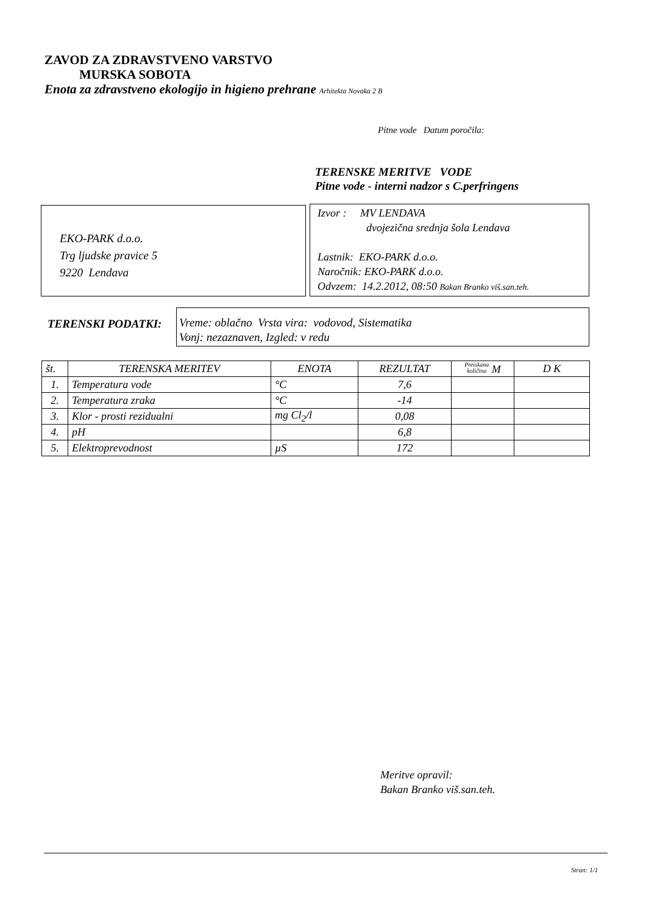ZAVOD ZA ZDRAVSTVENO VARSTVO
MURSKA SOBOTA
Enota za zdravstveno ekologijo in higieno prehrane Arhitekta Novaka 2 B
Pitne vode Datum poročila:
TERENSKE MERITVE VODE
Pitne vode - interni nadzor s C.perfringens
EKO-PARK d.o.o.
Trg ljudske pravice 5
9220 Lendava
Izvor : MV LENDAVA
dvojezična srednja šola Lendava
Lastnik: EKO-PARK d.o.o.
Naročnik: EKO-PARK d.o.o.
Odvzem: 14.2.2012, 08:50 Bakan Branko viš.san.teh.
TERENSKI PODATKI:
Vreme: oblačno Vrsta vira: vodovod, Sistematika
Vonj: nezaznaven, Izgled: v redu
| št. | TERENSKA MERITEV | ENOTA | REZULTAT | Preiskana količina M | D K |
| --- | --- | --- | --- | --- | --- |
| 1. | Temperatura vode | °C | 7,6 | | |
| 2. | Temperatura zraka | °C | -14 | | |
| 3. | Klor - prosti rezidualni | mg Cl<sub>2</sub>/l | 0,08 | | |
| 4. | pH | | 6,8 | | |
| 5. | Elektroprevodnost | µS | 172 | | |
Meritve opravil:
Bakan Branko viš.san.teh.
Stran: 1/1